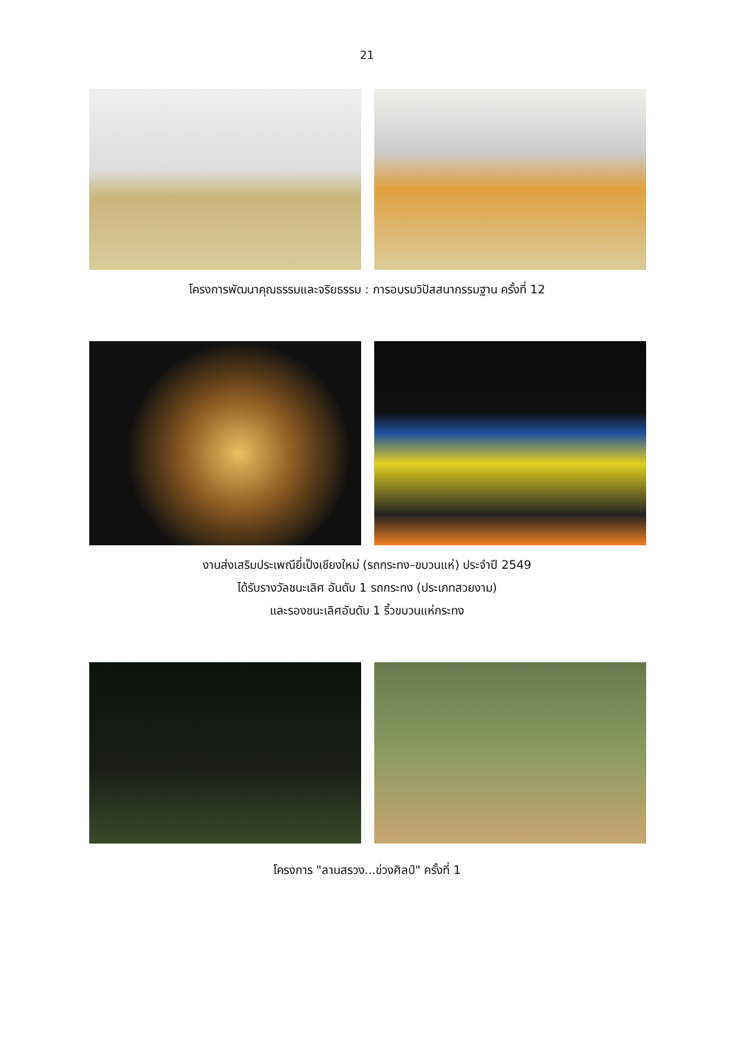21
โครงการพัฒนาคุณธรรมและจริยธรรม : การอบรมวิปัสสนากรรมฐาน ครั้งที่ 12
งานส่งเสริมประเพณียี่เป็งเชียงใหม่ (รถกระทง–ขบวนแห่) ประจำปี 2549
ได้รับรางวัลชนะเลิศ อันดับ 1 รถกระทง (ประเภทสวยงาม)
และรองชนะเลิศอันดับ 1 ริ้วขบวนแห่กระทง
โครงการ "ลานสรวง...ข่วงศิลป์" ครั้งที่ 1